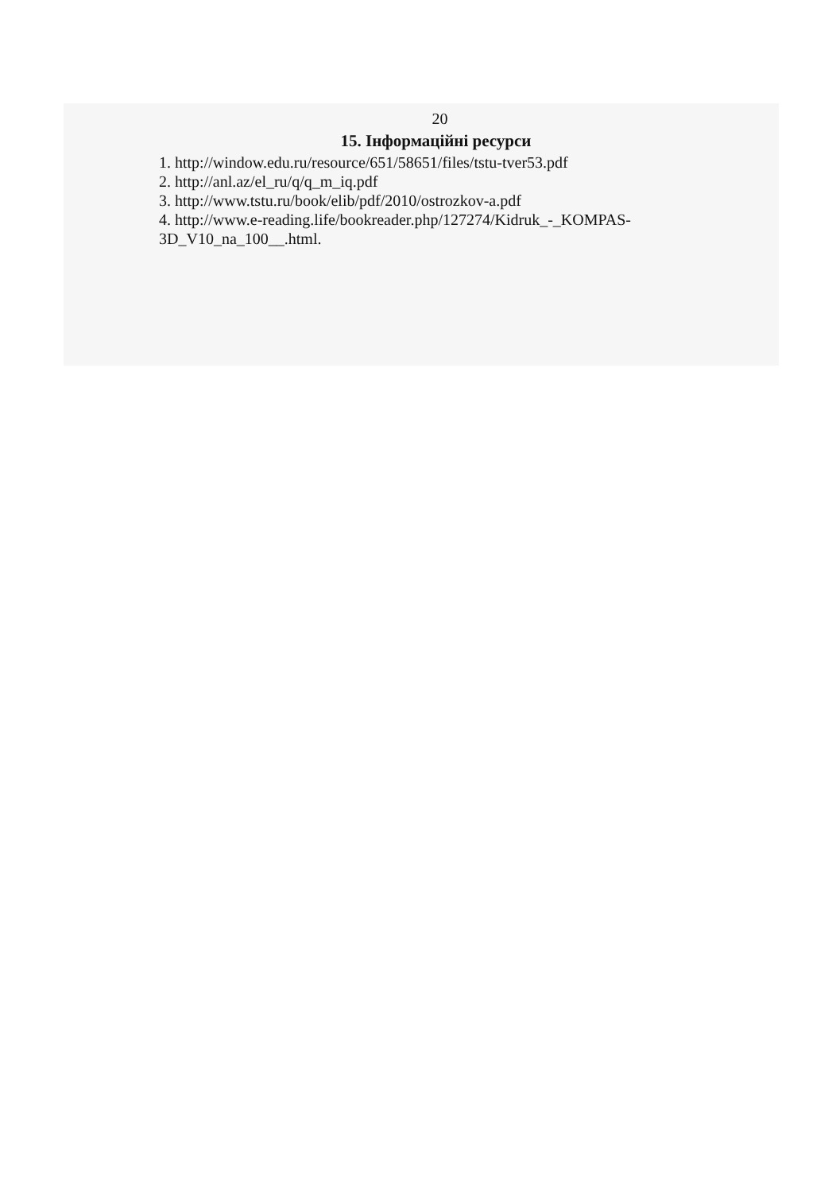20
15. Інформаційні ресурси
1. http://window.edu.ru/resource/651/58651/files/tstu-tver53.pdf
2. http://anl.az/el_ru/q/q_m_iq.pdf
3. http://www.tstu.ru/book/elib/pdf/2010/ostrozkov-a.pdf
4. http://www.e-reading.life/bookreader.php/127274/Kidruk_-_KOMPAS-3D_V10_na_100__.html.